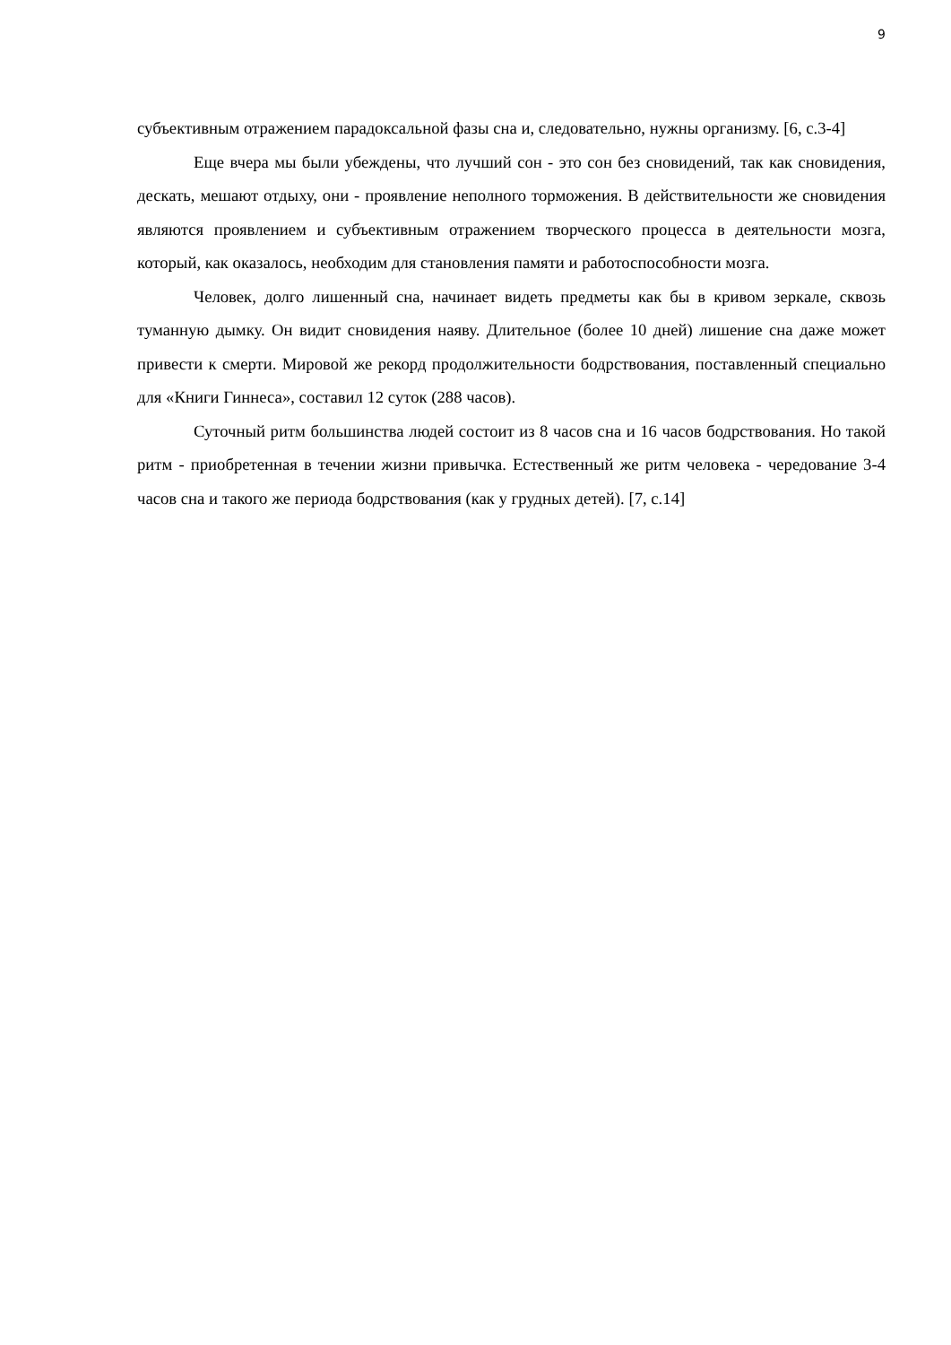9
субъективным отражением парадоксальной фазы сна и, следовательно, нужны организму. [6, с.3-4]
Еще вчера мы были убеждены, что лучший сон - это сон без сновидений, так как сновидения, дескать, мешают отдыху, они - проявление неполного торможения. В действительности же сновидения являются проявлением и субъективным отражением творческого процесса в деятельности мозга, который, как оказалось, необходим для становления памяти и работоспособности мозга.
Человек, долго лишенный сна, начинает видеть предметы как бы в кривом зеркале, сквозь туманную дымку. Он видит сновидения наяву. Длительное (более 10 дней) лишение сна даже может привести к смерти. Мировой же рекорд продолжительности бодрствования, поставленный специально для «Книги Гиннеса», составил 12 суток (288 часов).
Суточный ритм большинства людей состоит из 8 часов сна и 16 часов бодрствования. Но такой ритм - приобретенная в течении жизни привычка. Естественный же ритм человека - чередование 3-4 часов сна и такого же периода бодрствования (как у грудных детей). [7, с.14]